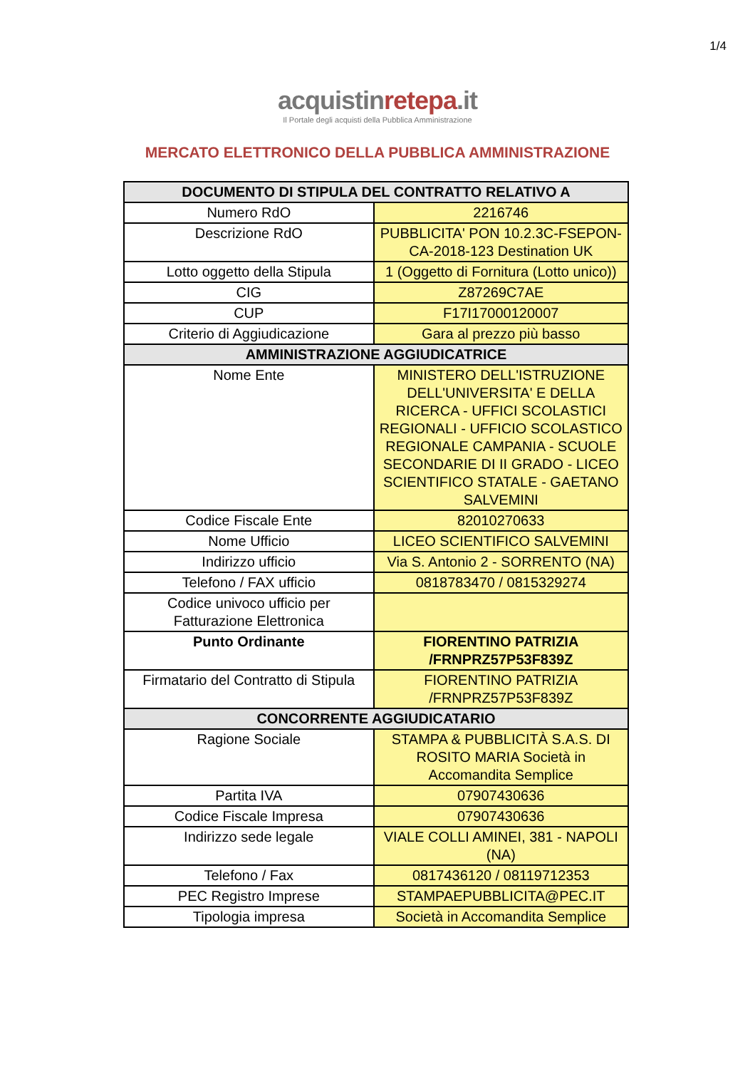1/4
acquistinrete pa.it
Il Portale degli acquisti della Pubblica Amministrazione
MERCATO ELETTRONICO DELLA PUBBLICA AMMINISTRAZIONE
| DOCUMENTO DI STIPULA DEL CONTRATTO RELATIVO A | |
| --- | --- |
| Numero RdO | 2216746 |
| Descrizione RdO | PUBBLICITA' PON 10.2.3C-FSEPON-CA-2018-123 Destination UK |
| Lotto oggetto della Stipula | 1 (Oggetto di Fornitura (Lotto unico)) |
| CIG | Z87269C7AE |
| CUP | F17I17000120007 |
| Criterio di Aggiudicazione | Gara al prezzo più basso |
| AMMINISTRAZIONE AGGIUDICATRICE | |
| Nome Ente | MINISTERO DELL'ISTRUZIONE DELL'UNIVERSITA' E DELLA RICERCA - UFFICI SCOLASTICI REGIONALI - UFFICIO SCOLASTICO REGIONALE CAMPANIA - SCUOLE SECONDARIE DI II GRADO - LICEO SCIENTIFICO STATALE - GAETANO SALVEMINI |
| Codice Fiscale Ente | 82010270633 |
| Nome Ufficio | LICEO SCIENTIFICO SALVEMINI |
| Indirizzo ufficio | Via S. Antonio 2 - SORRENTO (NA) |
| Telefono / FAX ufficio | 0818783470 / 0815329274 |
| Codice univoco ufficio per Fatturazione Elettronica | |
| Punto Ordinante | FIORENTINO PATRIZIA /FRNPRZ57P53F839Z |
| Firmatario del Contratto di Stipula | FIORENTINO PATRIZIA /FRNPRZ57P53F839Z |
| CONCORRENTE AGGIUDICATARIO | |
| Ragione Sociale | STAMPA & PUBBLICITÀ S.A.S. DI ROSITO MARIA Società in Accomandita Semplice |
| Partita IVA | 07907430636 |
| Codice Fiscale Impresa | 07907430636 |
| Indirizzo sede legale | VIALE COLLI AMINEI, 381 - NAPOLI (NA) |
| Telefono / Fax | 0817436120 / 08119712353 |
| PEC Registro Imprese | STAMPAEPUBBLICITA@PEC.IT |
| Tipologia impresa | Società in Accomandita Semplice |